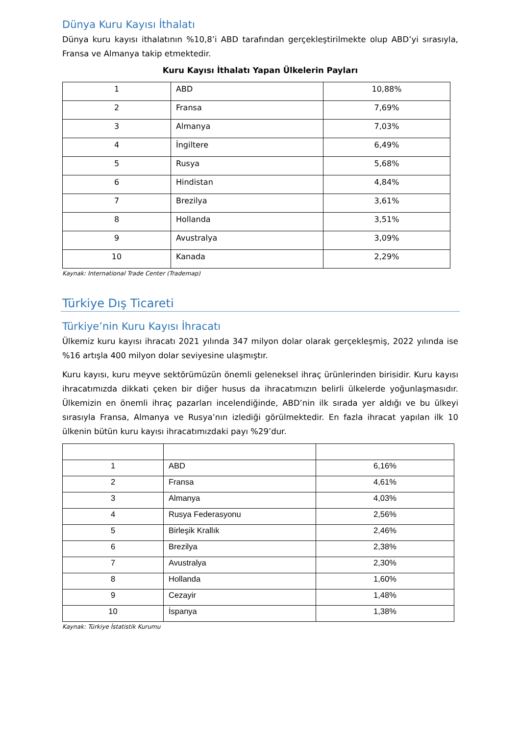Dünya Kuru Kayısı İthalatı
Dünya kuru kayısı ithalatının %10,8’i ABD tarafından gerçekleştirilmekte olup ABD’yi sırasıyla, Fransa ve Almanya takip etmektedir.
Kuru Kayısı İthalatı Yapan Ülkelerin Payları
| 1 | ABD | 10,88% |
| 2 | Fransa | 7,69% |
| 3 | Almanya | 7,03% |
| 4 | İngiltere | 6,49% |
| 5 | Rusya | 5,68% |
| 6 | Hindistan | 4,84% |
| 7 | Brezilya | 3,61% |
| 8 | Hollanda | 3,51% |
| 9 | Avustralya | 3,09% |
| 10 | Kanada | 2,29% |
Kaynak: International Trade Center (Trademap)
Türkiye Dış Ticareti
Türkiye’nin Kuru Kayısı İhracatı
Ülkemiz kuru kayısı ihracatı 2021 yılında 347 milyon dolar olarak gerçekleşmiş, 2022 yılında ise %16 artışla 400 milyon dolar seviyesine ulaşmıştır.
Kuru kayısı, kuru meyve sektörümüzün önemli geleneksel ihraç ürünlerinden birisidir. Kuru kayısı ihracatımızda dikkati çeken bir diğer husus da ihracatımızın belirli ülkelerde yoğunlaşmasıdır. Ülkemizin en önemli ihraç pazarları incelendiğinde, ABD’nin ilk sırada yer aldığı ve bu ülkeyi sırasıyla Fransa, Almanya ve Rusya’nın izlediği görülmektedir. En fazla ihracat yapılan ilk 10 ülkenin bütün kuru kayısı ihracatımızdaki payı %29’dur.
| 1 | ABD | 6,16% |
| 2 | Fransa | 4,61% |
| 3 | Almanya | 4,03% |
| 4 | Rusya Federasyonu | 2,56% |
| 5 | Birleşik Krallık | 2,46% |
| 6 | Brezilya | 2,38% |
| 7 | Avustralya | 2,30% |
| 8 | Hollanda | 1,60% |
| 9 | Cezayir | 1,48% |
| 10 | İspanya | 1,38% |
Kaynak: Türkiye İstatistik Kurumu